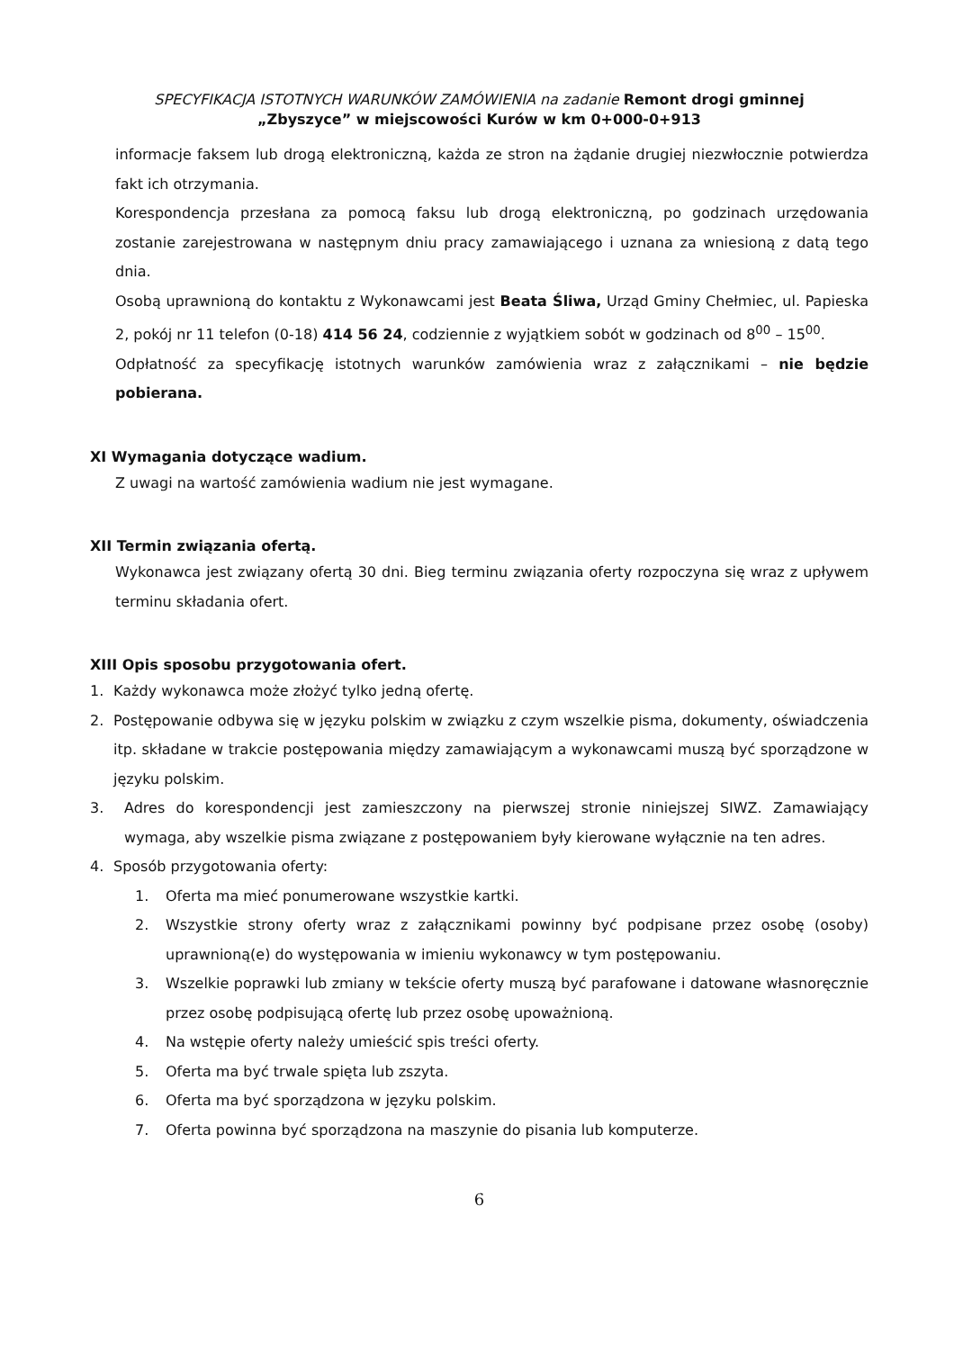SPECYFIKACJA ISTOTNYCH WARUNKÓW ZAMÓWIENIA na zadanie Remont drogi gminnej
„Zbyszyce” w miejscowości Kurów w km 0+000-0+913
informacje faksem lub drogą elektroniczną, każda ze stron na żądanie drugiej niezwłocznie potwierdza fakt ich otrzymania.
Korespondencja przesłana za pomocą faksu lub drogą elektroniczną, po godzinach urzędowania zostanie zarejestrowana w następnym dniu pracy zamawiającego i uznana za wniesioną z datą tego dnia.
Osobą uprawnioną do kontaktu z Wykonawcami jest Beata Śliwa, Urząd Gminy Chełmiec, ul. Papieska 2, pokój nr 11 telefon (0-18) 414 56 24, codziennie z wyjątkiem sobót w godzinach od 8<sup>00</sup> – 15<sup>00</sup>.
Odpłatność za specyfikację istotnych warunków zamówienia wraz z załącznikami – nie będzie pobierana.
XI Wymagania dotyczące wadium.
Z uwagi na wartość zamówienia wadium nie jest wymagane.
XII Termin związania ofertą.
Wykonawca jest związany ofertą 30 dni. Bieg terminu związania oferty rozpoczyna się wraz z upływem terminu składania ofert.
XIII Opis sposobu przygotowania ofert.
1.
Każdy wykonawca może złożyć tylko jedną ofertę.
2.
Postępowanie odbywa się w języku polskim w związku z czym wszelkie pisma, dokumenty, oświadczenia itp. składane w trakcie postępowania między zamawiającym a wykonawcami muszą być sporządzone w języku polskim.
3.
Adres do korespondencji jest zamieszczony na pierwszej stronie niniejszej SIWZ. Zamawiający wymaga, aby wszelkie pisma związane z postępowaniem były kierowane wyłącznie na ten adres.
4.
Sposób przygotowania oferty:
1.
Oferta ma mieć ponumerowane wszystkie kartki.
2.
Wszystkie strony oferty wraz z załącznikami powinny być podpisane przez osobę (osoby) uprawnioną(e) do występowania w imieniu wykonawcy w tym postępowaniu.
3.
Wszelkie poprawki lub zmiany w tekście oferty muszą być parafowane i datowane własnoręcznie przez osobę podpisującą ofertę lub przez osobę upoważnioną.
4.
Na wstępie oferty należy umieścić spis treści oferty.
5.
Oferta ma być trwale spięta lub zszyta.
6.
Oferta ma być sporządzona w języku polskim.
7.
Oferta powinna być sporządzona na maszynie do pisania lub komputerze.
6